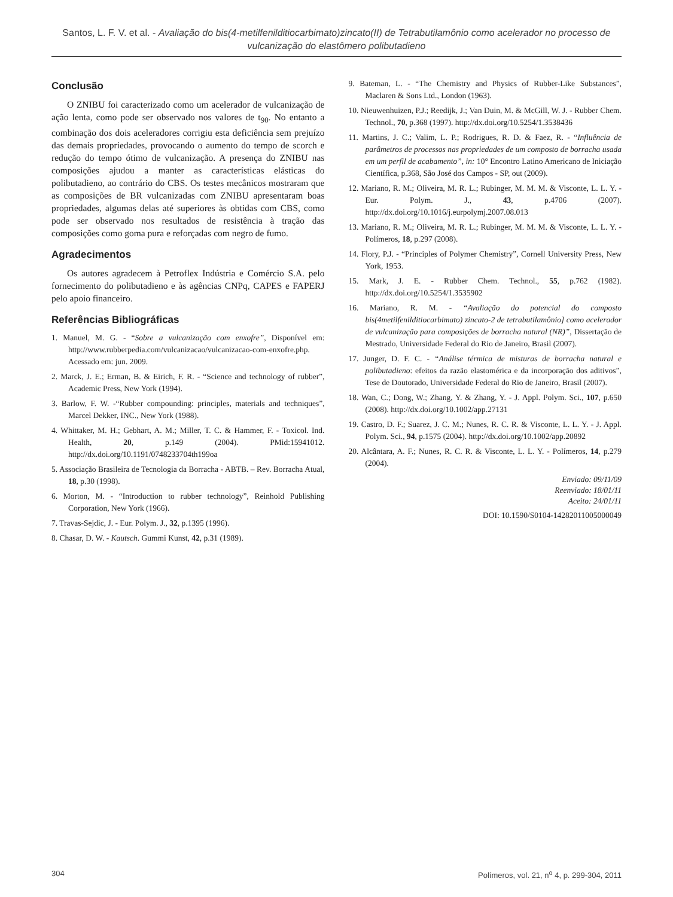Santos, L. F. V. et al. - Avaliação do bis(4-metilfenilditiocarbimato)zincato(II) de Tetrabutilamônio como acelerador no processo de vulcanização do elastômero polibutadieno
Conclusão
O ZNIBU foi caracterizado como um acelerador de vulcanização de ação lenta, como pode ser observado nos valores de t<sub>90</sub>. No entanto a combinação dos dois aceleradores corrigiu esta deficiência sem prejuízo das demais propriedades, provocando o aumento do tempo de scorch e redução do tempo ótimo de vulcanização. A presença do ZNIBU nas composições ajudou a manter as características elásticas do polibutadieno, ao contrário do CBS. Os testes mecânicos mostraram que as composições de BR vulcanizadas com ZNIBU apresentaram boas propriedades, algumas delas até superiores às obtidas com CBS, como pode ser observado nos resultados de resistência à tração das composições como goma pura e reforçadas com negro de fumo.
Agradecimentos
Os autores agradecem à Petroflex Indústria e Comércio S.A. pelo fornecimento do polibutadieno e às agências CNPq, CAPES e FAPERJ pelo apoio financeiro.
Referências Bibliográficas
1. Manuel, M. G. - “Sobre a vulcanização com enxofre”, Disponível em: http://www.rubberpedia.com/vulcanizacao/vulcanizacao-com-enxofre.php. Acessado em: jun. 2009.
2. Marck, J. E.; Erman, B. & Eirich, F. R. - “Science and technology of rubber”, Academic Press, New York (1994).
3. Barlow, F. W. -“Rubber compounding: principles, materials and techniques”, Marcel Dekker, INC., New York (1988).
4. Whittaker, M. H.; Gebhart, A. M.; Miller, T. C. & Hammer, F. - Toxicol. Ind. Health, 20, p.149 (2004). PMid:15941012. http://dx.doi.org/10.1191/0748233704th199oa
5. Associação Brasileira de Tecnologia da Borracha - ABTB. – Rev. Borracha Atual, 18, p.30 (1998).
6. Morton, M. - “Introduction to rubber technology”, Reinhold Publishing Corporation, New York (1966).
7. Travas-Sejdic, J. - Eur. Polym. J., 32, p.1395 (1996).
8. Chasar, D. W. - Kautsch. Gummi Kunst, 42, p.31 (1989).
9. Bateman, L. - “The Chemistry and Physics of Rubber-Like Substances”, Maclaren & Sons Ltd., London (1963).
10. Nieuwenhuizen, P.J.; Reedijk, J.; Van Duin, M. & McGill, W. J. - Rubber Chem. Technol., 70, p.368 (1997). http://dx.doi.org/10.5254/1.3538436
11. Martins, J. C.; Valim, L. P.; Rodrigues, R. D. & Faez, R. - “Influência de parâmetros de processos nas propriedades de um composto de borracha usada em um perfil de acabamento”, in: 10° Encontro Latino Americano de Iniciação Científica, p.368, São José dos Campos - SP, out (2009).
12. Mariano, R. M.; Oliveira, M. R. L.; Rubinger, M. M. M. & Visconte, L. L. Y. - Eur. Polym. J., 43, p.4706 (2007). http://dx.doi.org/10.1016/j.eurpolymj.2007.08.013
13. Mariano, R. M.; Oliveira, M. R. L.; Rubinger, M. M. M. & Visconte, L. L. Y. - Polímeros, 18, p.297 (2008).
14. Flory, P.J. - “Principles of Polymer Chemistry”, Cornell University Press, New York, 1953.
15. Mark, J. E. - Rubber Chem. Technol., 55, p.762 (1982). http://dx.doi.org/10.5254/1.3535902
16. Mariano, R. M. - “Avaliação do potencial do composto bis(4metilfenilditiocarbimato) zincato-2 de tetrabutilamônio] como acelerador de vulcanização para composições de borracha natural (NR)”, Dissertação de Mestrado, Universidade Federal do Rio de Janeiro, Brasil (2007).
17. Junger, D. F. C. - “Análise térmica de misturas de borracha natural e polibutadieno: efeitos da razão elastomérica e da incorporação dos aditivos”, Tese de Doutorado, Universidade Federal do Rio de Janeiro, Brasil (2007).
18. Wan, C.; Dong, W.; Zhang, Y. & Zhang, Y. - J. Appl. Polym. Sci., 107, p.650 (2008). http://dx.doi.org/10.1002/app.27131
19. Castro, D. F.; Suarez, J. C. M.; Nunes, R. C. R. & Visconte, L. L. Y. - J. Appl. Polym. Sci., 94, p.1575 (2004). http://dx.doi.org/10.1002/app.20892
20. Alcântara, A. F.; Nunes, R. C. R. & Visconte, L. L. Y. - Polímeros, 14, p.279 (2004).
Enviado: 09/11/09
Reenviado: 18/01/11
Aceito: 24/01/11
DOI: 10.1590/S0104-14282011005000049
304 Polímeros, vol. 21, n<sup>o</sup> 4, p. 299-304, 2011